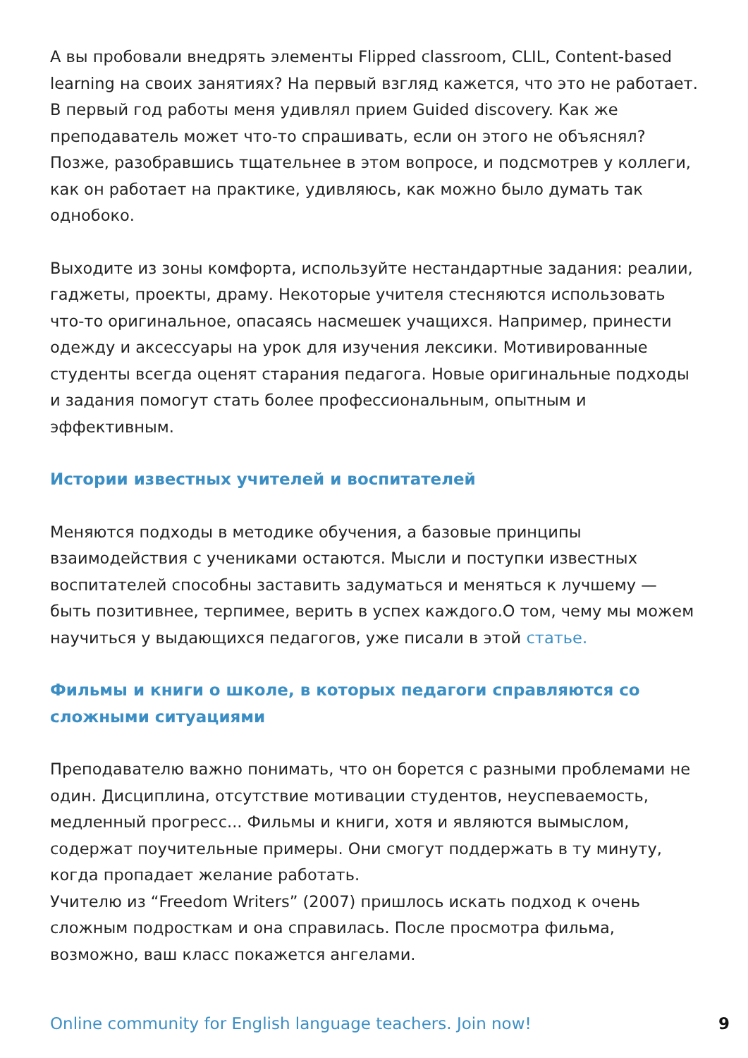А вы пробовали внедрять элементы Flipped classroom, CLIL, Content-based learning на своих занятиях? На первый взгляд кажется, что это не работает. В первый год работы меня удивлял прием Guided discovery. Как же преподаватель может что-то спрашивать, если он этого не объяснял? Позже, разобравшись тщательнее в этом вопросе, и подсмотрев у коллеги, как он работает на практике, удивляюсь, как можно было думать так однобоко.
Выходите из зоны комфорта, используйте нестандартные задания: реалии, гаджеты, проекты, драму. Некоторые учителя стесняются использовать что-то оригинальное, опасаясь насмешек учащихся. Например, принести одежду и аксессуары на урок для изучения лексики. Мотивированные студенты всегда оценят старания педагога. Новые оригинальные подходы и задания помогут стать более профессиональным, опытным и эффективным.
Истории известных учителей и воспитателей
Меняются подходы в методике обучения, а базовые принципы взаимодействия с учениками остаются. Мысли и поступки известных воспитателей способны заставить задуматься и меняться к лучшему — быть позитивнее, терпимее, верить в успех каждого.О том, чему мы можем научиться у выдающихся педагогов, уже писали в этой статье.
Фильмы и книги о школе, в которых педагоги справляются со сложными ситуациями
Преподавателю важно понимать, что он борется с разными проблемами не один. Дисциплина, отсутствие мотивации студентов, неуспеваемость, медленный прогресс... Фильмы и книги, хотя и являются вымыслом, содержат поучительные примеры. Они смогут поддержать в ту минуту, когда пропадает желание работать.
Учителю из “Freedom Writers” (2007) пришлось искать подход к очень сложным подросткам и она справилась. После просмотра фильма, возможно, ваш класс покажется ангелами.
Online community for English language teachers. Join now! 9